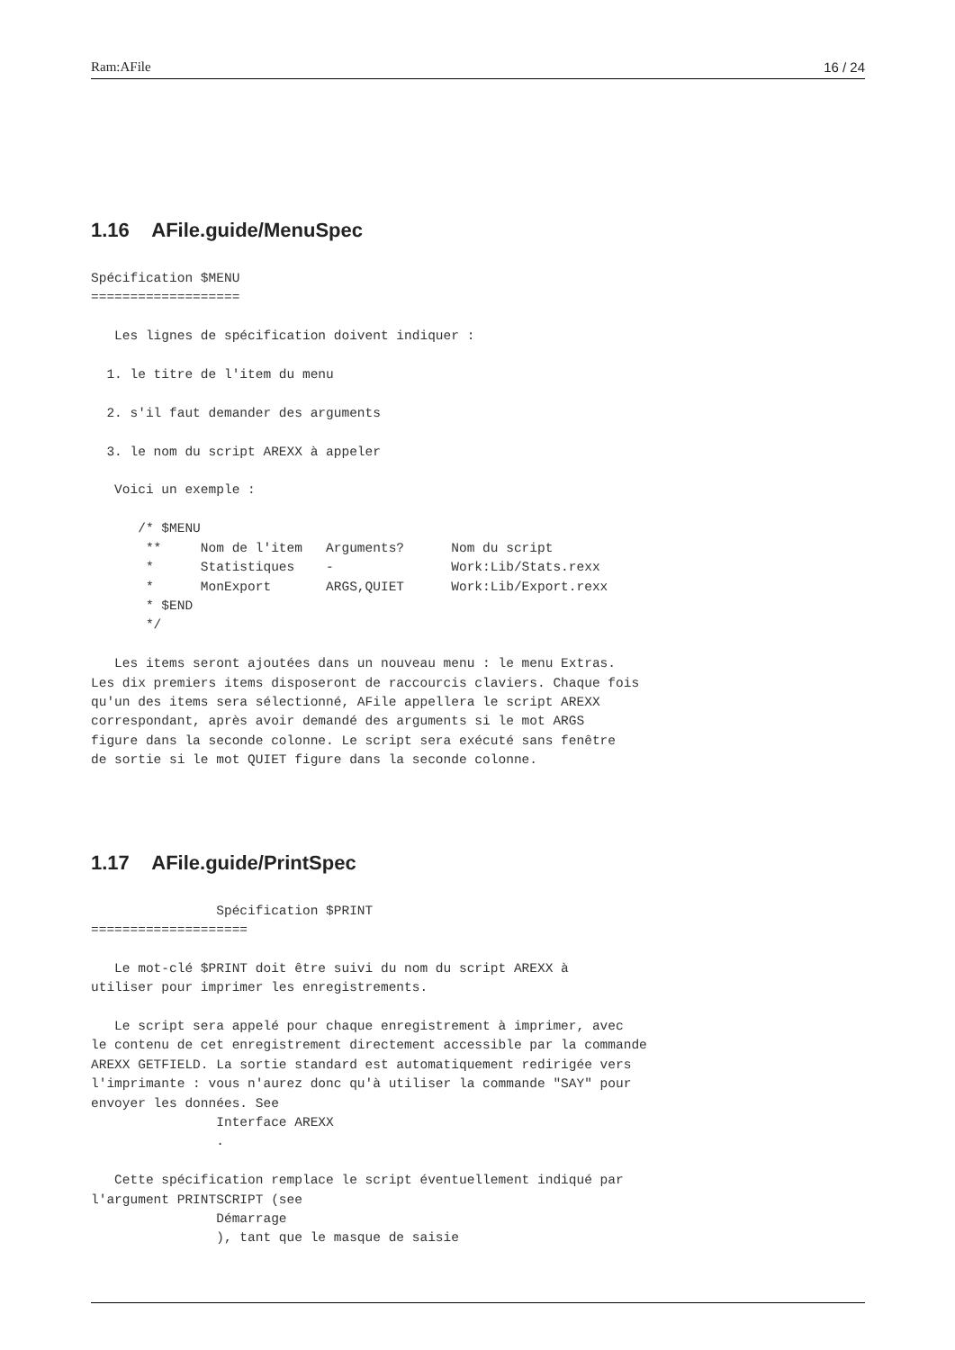Ram:AFile 16 / 24
1.16 AFile.guide/MenuSpec
Spécification $MENU
===================

   Les lignes de spécification doivent indiquer :

  1. le titre de l'item du menu

  2. s'il faut demander des arguments

  3. le nom du script AREXX à appeler

   Voici un exemple :

      /* $MENU
       **     Nom de l'item   Arguments?      Nom du script
       *      Statistiques    -               Work:Lib/Stats.rexx
       *      MonExport       ARGS,QUIET      Work:Lib/Export.rexx
       * $END
       */

   Les items seront ajoutées dans un nouveau menu : le menu Extras.
Les dix premiers items disposeront de raccourcis claviers. Chaque fois
qu'un des items sera sélectionné, AFile appellera le script AREXX
correspondant, après avoir demandé des arguments si le mot ARGS
figure dans la seconde colonne. Le script sera exécuté sans fenêtre
de sortie si le mot QUIET figure dans la seconde colonne.
1.17 AFile.guide/PrintSpec
                Spécification $PRINT
====================

   Le mot-clé $PRINT doit être suivi du nom du script AREXX à
utiliser pour imprimer les enregistrements.

   Le script sera appelé pour chaque enregistrement à imprimer, avec
le contenu de cet enregistrement directement accessible par la commande
AREXX GETFIELD. La sortie standard est automatiquement redirigée vers
l'imprimante : vous n'aurez donc qu'à utiliser la commande "SAY" pour
envoyer les données. See
                Interface AREXX
                .

   Cette spécification remplace le script éventuellement indiqué par
l'argument PRINTSCRIPT (see
                Démarrage
                ), tant que le masque de saisie